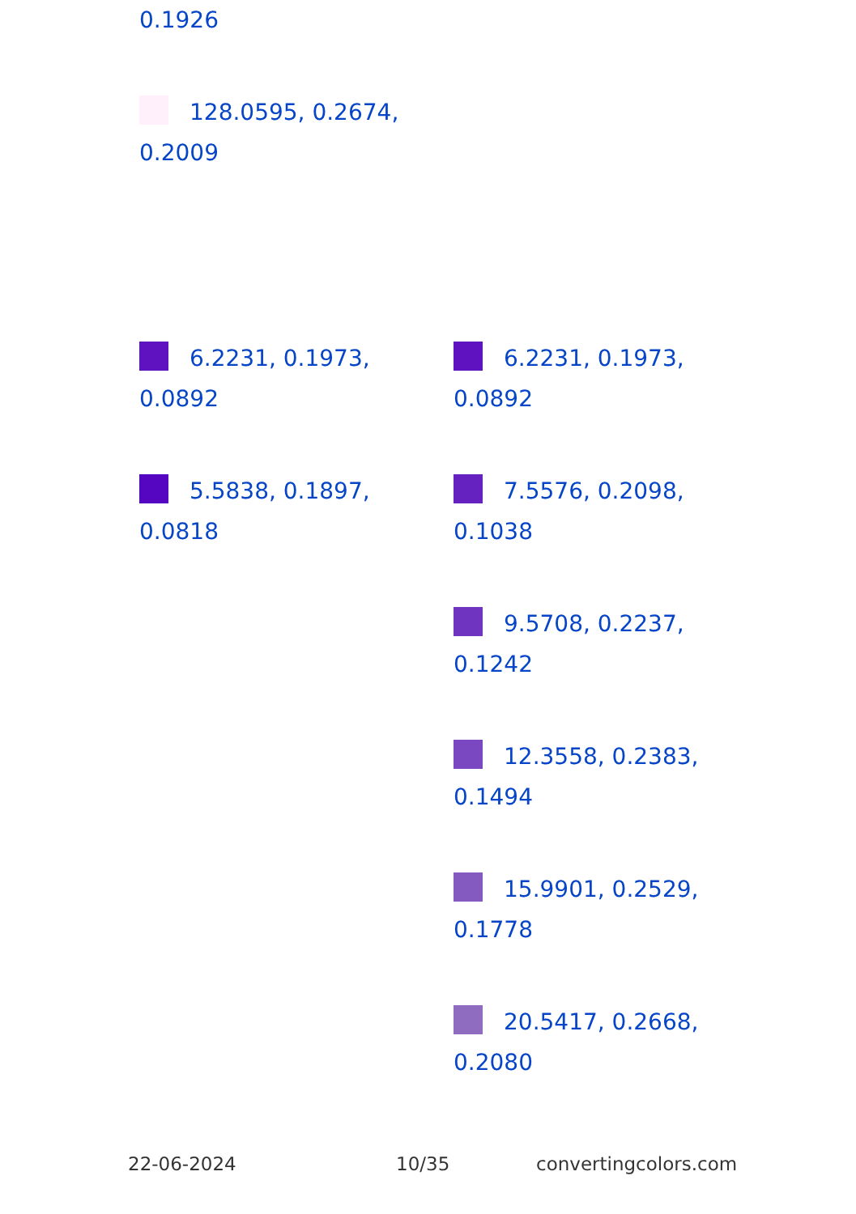0.1926
128.0595, 0.2674, 0.2009
6.2231, 0.1973, 0.0892
6.2231, 0.1973, 0.0892
5.5838, 0.1897, 0.0818
7.5576, 0.2098, 0.1038
9.5708, 0.2237, 0.1242
12.3558, 0.2383, 0.1494
15.9901, 0.2529, 0.1778
20.5417, 0.2668, 0.2080
22-06-2024 10/35 convertingcolors.com